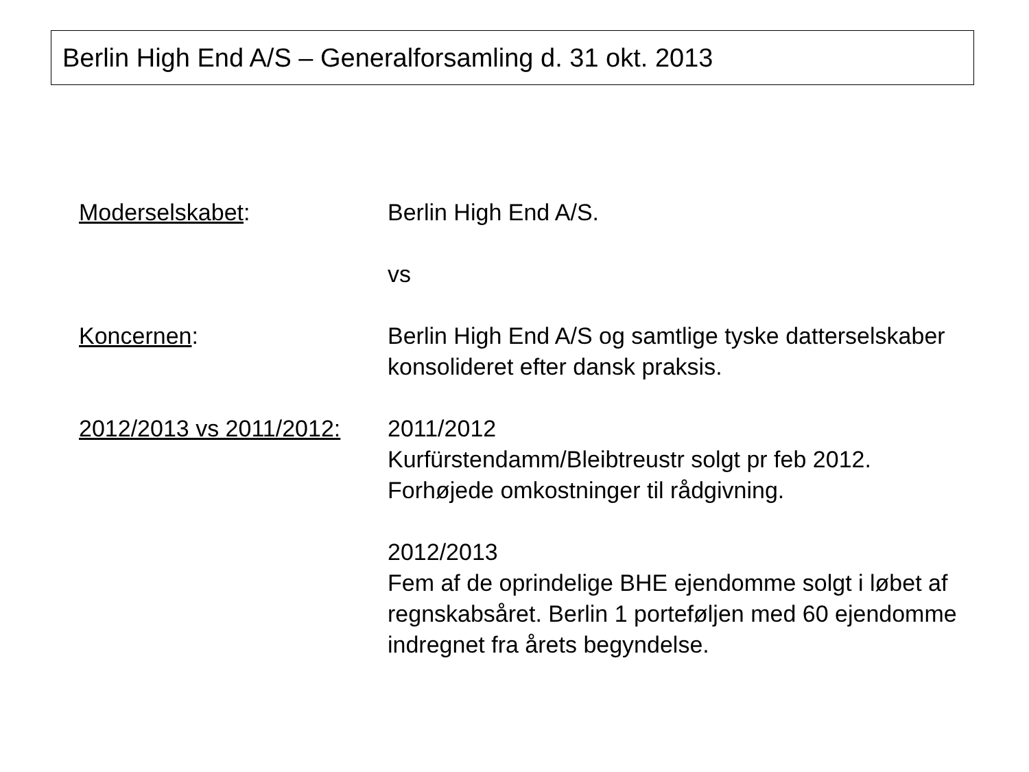Berlin High End A/S – Generalforsamling d. 31 okt. 2013
Moderselskabet: Berlin High End A/S.
vs
Koncernen: Berlin High End A/S og samtlige tyske datterselskaber konsolideret efter dansk praksis.
2012/2013 vs 2011/2012:
2011/2012
Kurfürstendamm/Bleibtreustr solgt pr feb 2012.
Forhøjede omkostninger til rådgivning.
2012/2013
Fem af de oprindelige BHE ejendomme solgt i løbet af regnskabsåret. Berlin 1 porteføljen med 60 ejendomme indregnet fra årets begyndelse.